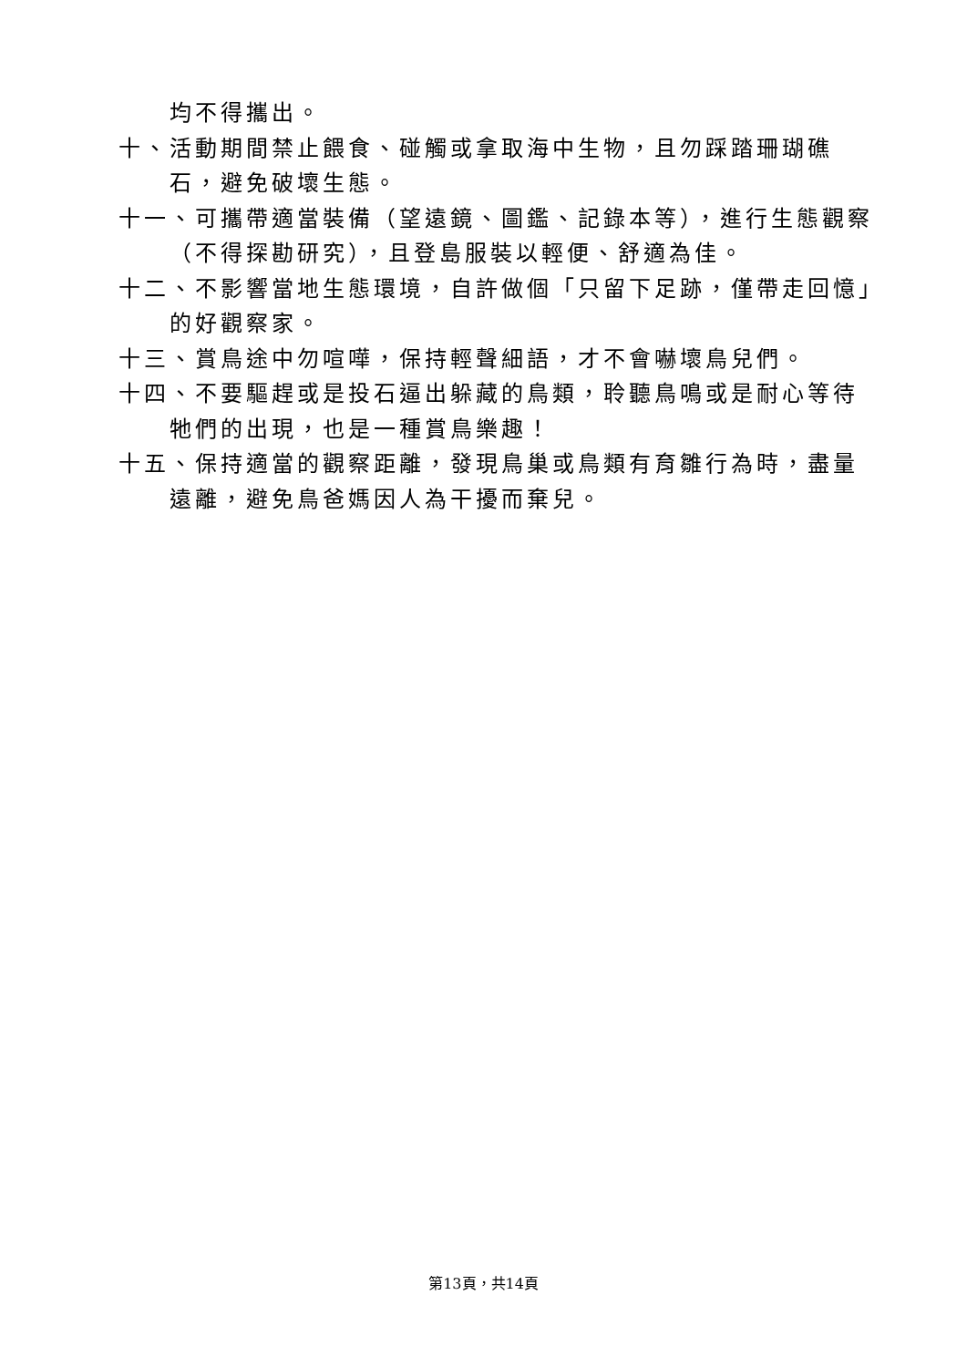均不得攜出。
十、活動期間禁止餵食、碰觸或拿取海中生物，且勿踩踏珊瑚礁石，避免破壞生態。
十一、可攜帶適當裝備（望遠鏡、圖鑑、記錄本等），進行生態觀察（不得探勘研究），且登島服裝以輕便、舒適為佳。
十二、不影響當地生態環境，自許做個「只留下足跡，僅帶走回憶」的好觀察家。
十三、賞鳥途中勿喧嘩，保持輕聲細語，才不會嚇壞鳥兒們。
十四、不要驅趕或是投石逼出躲藏的鳥類，聆聽鳥鳴或是耐心等待牠們的出現，也是一種賞鳥樂趣！
十五、保持適當的觀察距離，發現鳥巢或鳥類有育雛行為時，盡量遠離，避免鳥爸媽因人為干擾而棄兒。
第13頁，共14頁